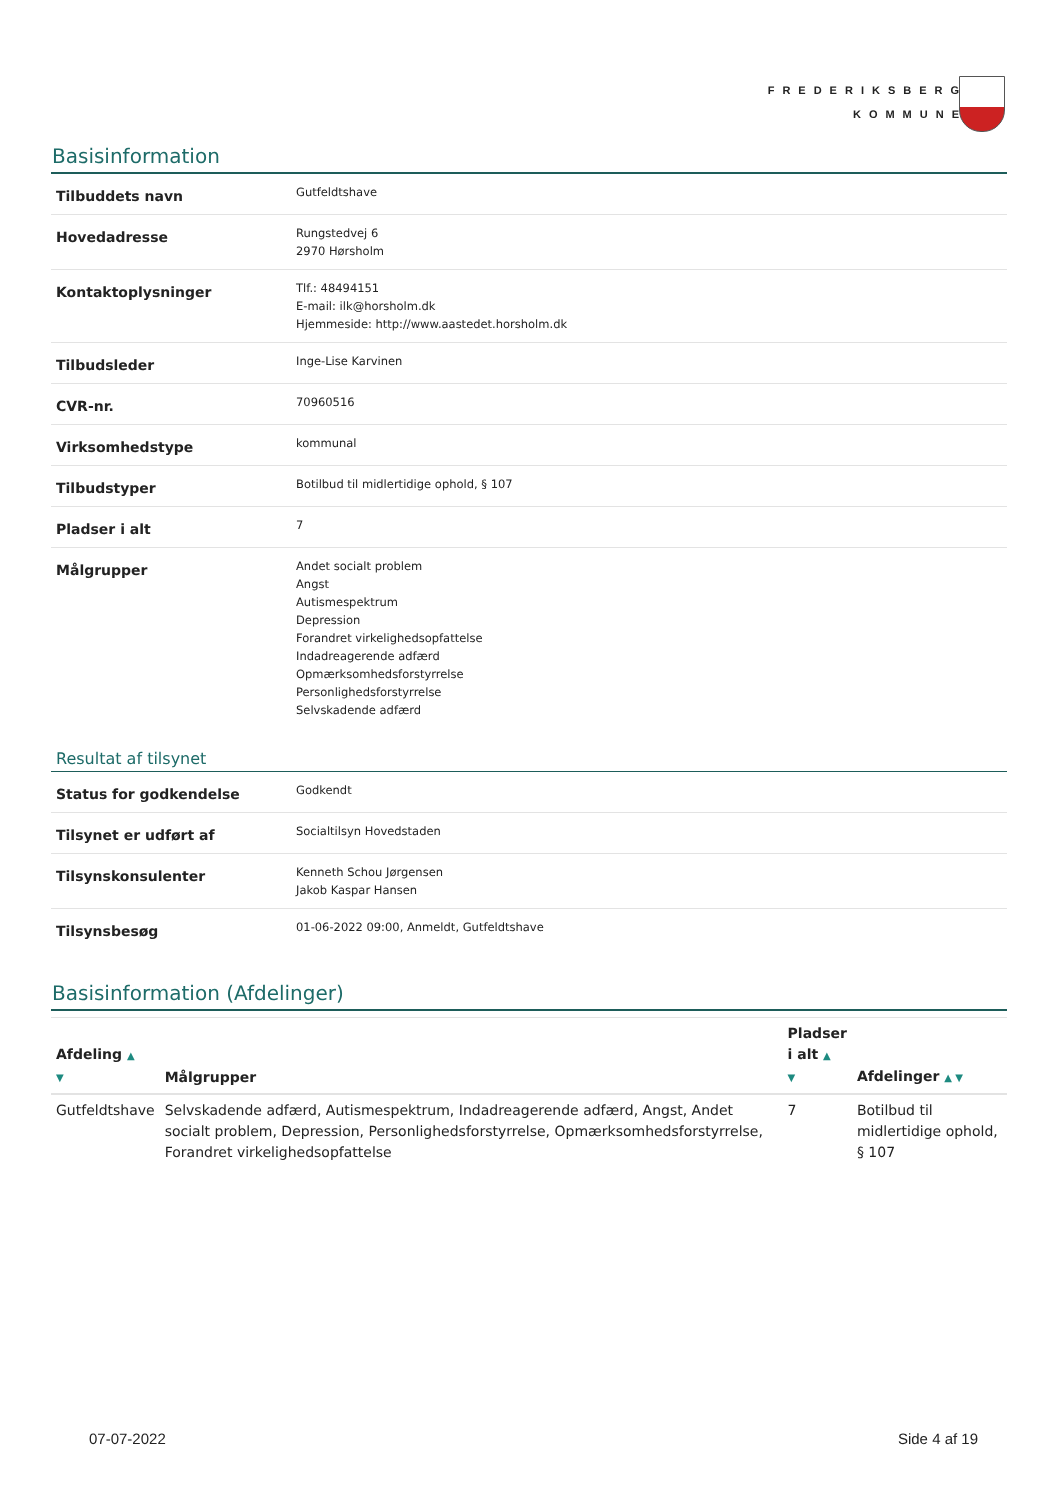FREDERIKSBERG
KOMMUNE
Basisinformation
| Tilbuddets navn | Gutfeldtshave |
| Hovedadresse | Rungstedvej 6 2970 Hørsholm |
| Kontaktoplysninger | Tlf.: 48494151 E-mail: ilk@horsholm.dk Hjemmeside: http://www.aastedet.horsholm.dk |
| Tilbudsleder | Inge-Lise Karvinen |
| CVR-nr. | 70960516 |
| Virksomhedstype | kommunal |
| Tilbudstyper | Botilbud til midlertidige ophold, § 107 |
| Pladser i alt | 7 |
| Målgrupper | Andet socialt problem Angst Autismespektrum Depression Forandret virkelighedsopfattelse Indadreagerende adfærd Opmærksomhedsforstyrrelse Personlighedsforstyrrelse Selvskadende adfærd |
Resultat af tilsynet
| Status for godkendelse | Godkendt |
| Tilsynet er udført af | Socialtilsyn Hovedstaden |
| Tilsynskonsulenter | Kenneth Schou Jørgensen Jakob Kaspar Hansen |
| Tilsynsbesøg | 01-06-2022 09:00, Anmeldt, Gutfeldtshave |
Basisinformation (Afdelinger)
| Afdeling ▲ ▼ | Målgrupper | Pladser i alt ▲ ▼ | Afdelinger ▲ ▼ |
| --- | --- | --- | --- |
| Gutfeldtshave | Selvskadende adfærd, Autismespektrum, Indadreagerende adfærd, Angst, Andet socialt problem, Depression, Personlighedsforstyrrelse, Opmærksomhedsforstyrrelse, Forandret virkelighedsopfattelse | 7 | Botilbud til midlertidige ophold, § 107 |
07-07-2022 Side 4 af 19